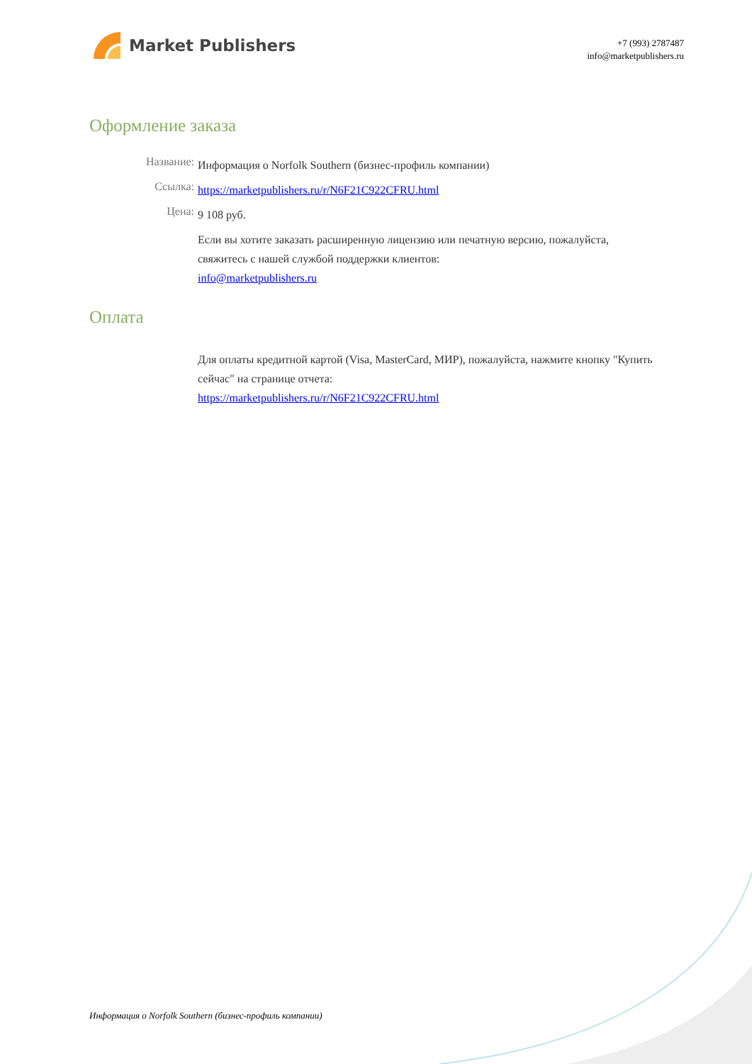Market Publishers
+7 (993) 2787487
info@marketpublishers.ru
Оформление заказа
Название:
Информация о Norfolk Southern (бизнес-профиль компании)
Ссылка:
https://marketpublishers.ru/r/N6F21C922CFRU.html
Цена:
9 108 руб.
Если вы хотите заказать расширенную лицензию или печатную версию, пожалуйста, свяжитесь с нашей службой поддержки клиентов:
info@marketpublishers.ru
Оплата
Для оплаты кредитной картой (Visa, MasterCard, МИР), пожалуйста, нажмите кнопку "Купить сейчас" на странице отчета:
https://marketpublishers.ru/r/N6F21C922CFRU.html
Информация о Norfolk Southern (бизнес-профиль компании)